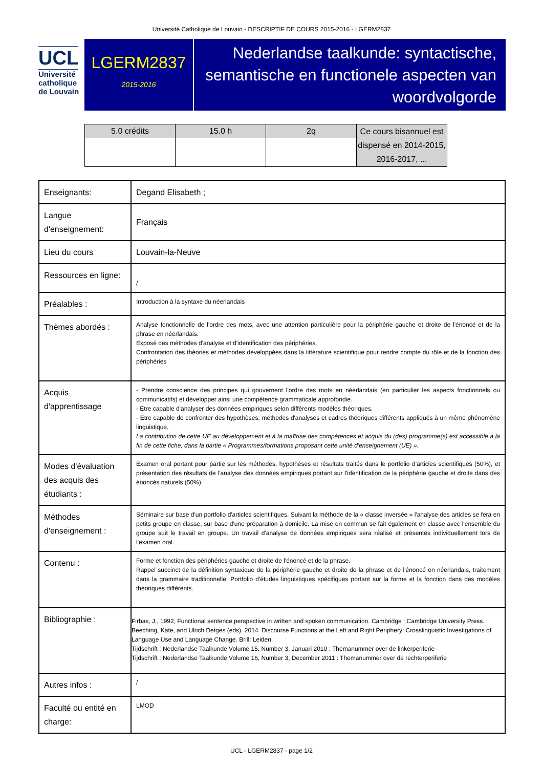Université Catholique de Louvain - DESCRIPTIF DE COURS 2015-2016 - LGERM2837
UCL
Université
catholique
de Louvain
LGERM2837
2015-2016
Nederlandse taalkunde: syntactische, semantische en functionele aspecten van woordvolgorde
| 5.0 crédits | 15.0 h | 2q | Ce cours bisannuel est dispensé en 2014-2015, 2016-2017, ... |
| Enseignants: | Degand Elisabeth ; |
| Langue d'enseignement: | Français |
| Lieu du cours | Louvain-la-Neuve |
| Ressources en ligne: | / |
| Préalables : | Introduction à la syntaxe du néerlandais |
| Thèmes abordés : | Analyse fonctionnelle de l'ordre des mots, avec une attention particulière pour la périphérie gauche et droite de l'énoncé et de la phrase en néerlandais. Exposé des méthodes d'analyse et d'identification des périphéries. Confrontation des théories et méthodes développées dans la littérature scientifique pour rendre compte du rôle et de la fonction des périphéries |
| Acquis d'apprentissage | - Prendre conscience des principes qui gouvernent l'ordre des mots en néerlandais (en particulier les aspects fonctionnels ou communicatifs) et développer ainsi une compétence grammaticale approfondie. - Etre capable d'analyser des données empiriques selon différents modèles théoriques. - Etre capable de confronter des hypothèses, méthodes d'analyses et cadres théoriques différents appliqués à un même phénomène linguistique. La contribution de cette UE au développement et à la maîtrise des compétences et acquis du (des) programme(s) est accessible à la fin de cette fiche, dans la partie « Programmes/formations proposant cette unité d'enseignement (UE) ». |
| Modes d'évaluation des acquis des étudiants : | Examen oral portant pour partie sur les méthodes, hypothèses et résultats traités dans le portfolio d'articles scientifiques (50%), et présentation des résultats de l'analyse des données empiriques portant sur l'identification de la périphérie gauche et droite dans des énoncés naturels (50%). |
| Méthodes d'enseignement : | Séminaire sur base d'un portfolio d'articles scientifiques. Suivant la méthode de la « classe inversée » l'analyse des articles se fera en petits groupe en classe, sur base d'une préparation à domicile. La mise en commun se fait également en classe avec l'ensemble du groupe suit le travail en groupe. Un travail d'analyse de données empiriques sera réalisé et présentés individuellement lors de l'examen oral. |
| Contenu : | Forme et fonction des périphéries gauche et droite de l'énoncé et de la phrase. Rappel succinct de la définition syntaxique de la périphérie gauche et droite de la phrase et de l'énoncé en néerlandais, traitement dans la grammaire traditionnelle. Portfolio d'études linguistiques spécifiques portant sur la forme et la fonction dans des modèles théoriques différents. |
| Bibliographie : | Firbas, J., 1992, Functional sentence perspective in written and spoken communication. Cambridge : Cambridge University Press. Beeching, Kate, and Ulrich Detges (eds). 2014. Discourse Functions at the Left and Right Periphery: Crosslinguistic Investigations of Language Use and Language Change. Brill: Leiden. Tijdschrift : Nederlandse Taalkunde Volume 15, Number 3, Januari 2010 : Themanummer over de linkerperiferie Tijdschrift : Nederlandse Taalkunde Volume 16, Number 3, December 2011 : Themanummer over de rechterperiferie |
| Autres infos : | / |
| Faculté ou entité en charge: | LMOD |
UCL - LGERM2837 - page 1/2